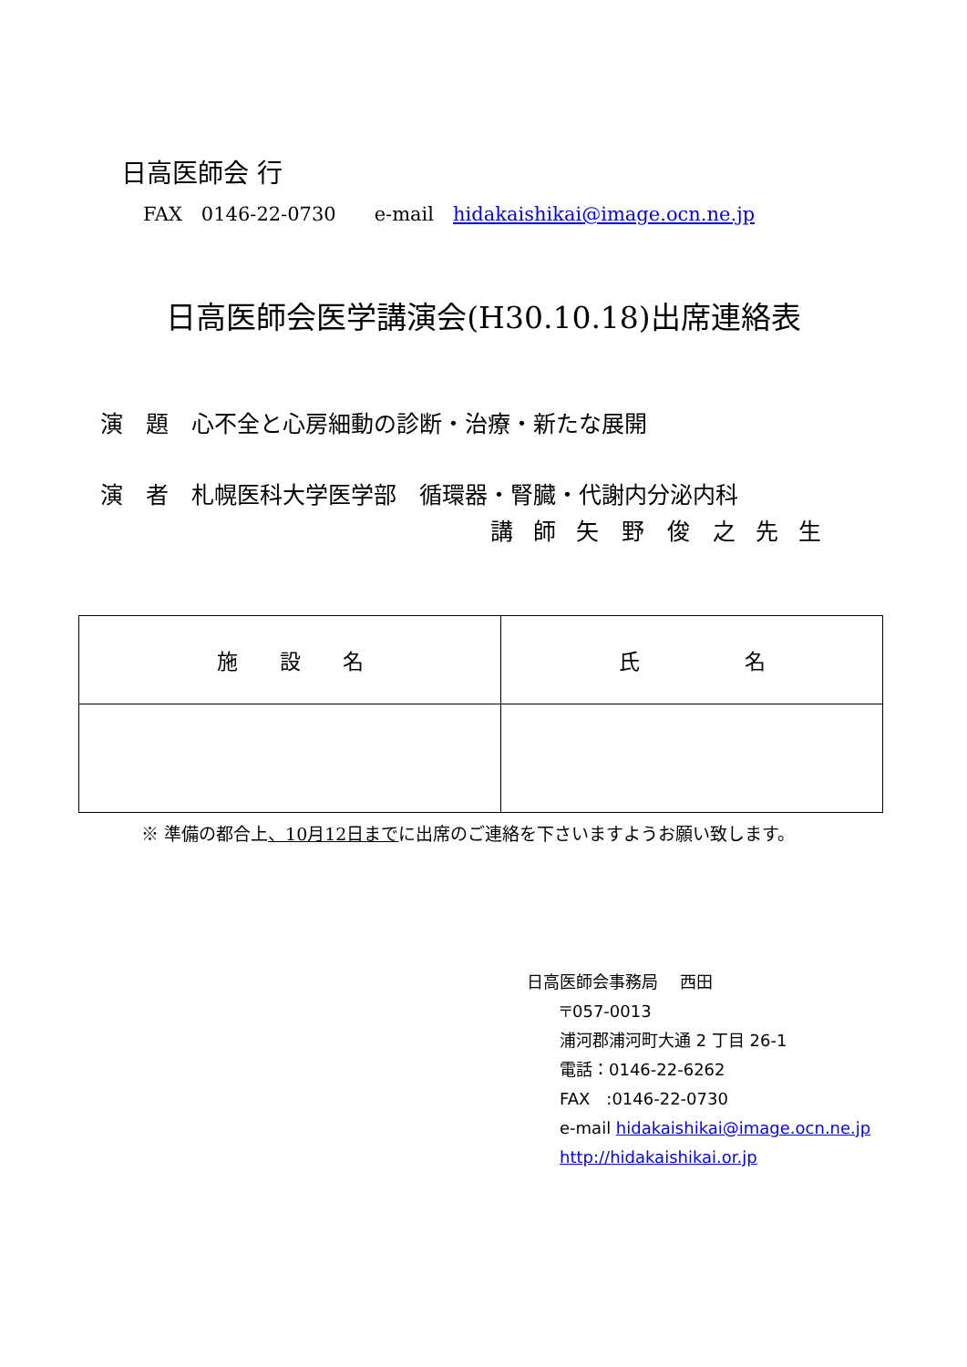日高医師会 行
FAX　0146-22-0730　　e-mail　hidakaishikai@image.ocn.ne.jp
日高医師会医学講演会(H30.10.18)出席連絡表
演　題　心不全と心房細動の診断・治療・新たな展開
演　者　札幌医科大学医学部　循環器・腎臓・代謝内分泌内科
講 師 矢　野　俊　之 先 生
| 施 設 名 | 氏 名 |
| --- | --- |
※ 準備の都合上、10月12日までに出席のご連絡を下さいますようお願い致します。
日高医師会事務局　 西田
〒057-0013
浦河郡浦河町大通 2 丁目 26-1
電話：0146-22-6262
FAX　:0146-22-0730
e-mail hidakaishikai@image.ocn.ne.jp
http://hidakaishikai.or.jp